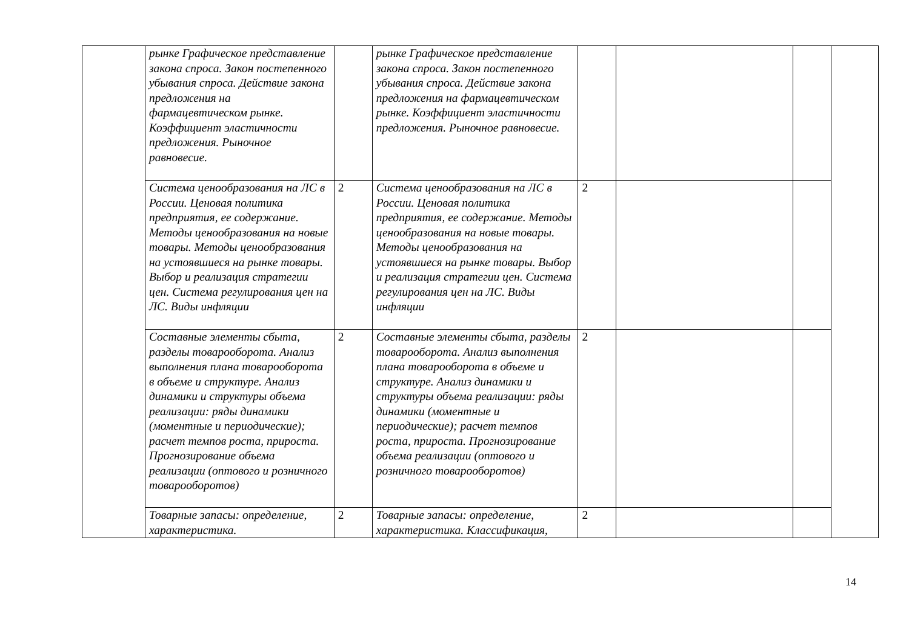| | рынке Графическое представление закона спроса. Закон постепенного убывания спроса. Действие закона предложения на фармацевтическом рынке. Коэффициент эластичности предложения. Рыночное равновесие. | | рынке Графическое представление закона спроса. Закон постепенного убывания спроса. Действие закона предложения на фармацевтическом рынке. Коэффициент эластичности предложения. Рыночное равновесие. | | | | |
| | Система ценообразования на ЛС в России. Ценовая политика предприятия, ее содержание. Методы ценообразования на новые товары. Методы ценообразования на устоявшиеся на рынке товары. Выбор и реализация стратегии цен. Система регулирования цен на ЛС. Виды инфляции | 2 | Система ценообразования на ЛС в России. Ценовая политика предприятия, ее содержание. Методы ценообразования на новые товары. Методы ценообразования на устоявшиеся на рынке товары. Выбор и реализация стратегии цен. Система регулирования цен на ЛС. Виды инфляции | 2 | | | |
| | Составные элементы сбыта, разделы товарооборота. Анализ выполнения плана товарооборота в объеме и структуре. Анализ динамики и структуры объема реализации: ряды динамики (моментные и периодические); расчет темпов роста, прироста. Прогнозирование объема реализации (оптового и розничного товарооборотов) | 2 | Составные элементы сбыта, разделы товарооборота. Анализ выполнения плана товарооборота в объеме и структуре. Анализ динамики и структуры объема реализации: ряды динамики (моментные и периодические); расчет темпов роста, прироста. Прогнозирование объема реализации (оптового и розничного товарооборотов) | 2 | | | |
| | Товарные запасы: определение, характеристика. | 2 | Товарные запасы: определение, характеристика. Классификация, | 2 | | | |
14